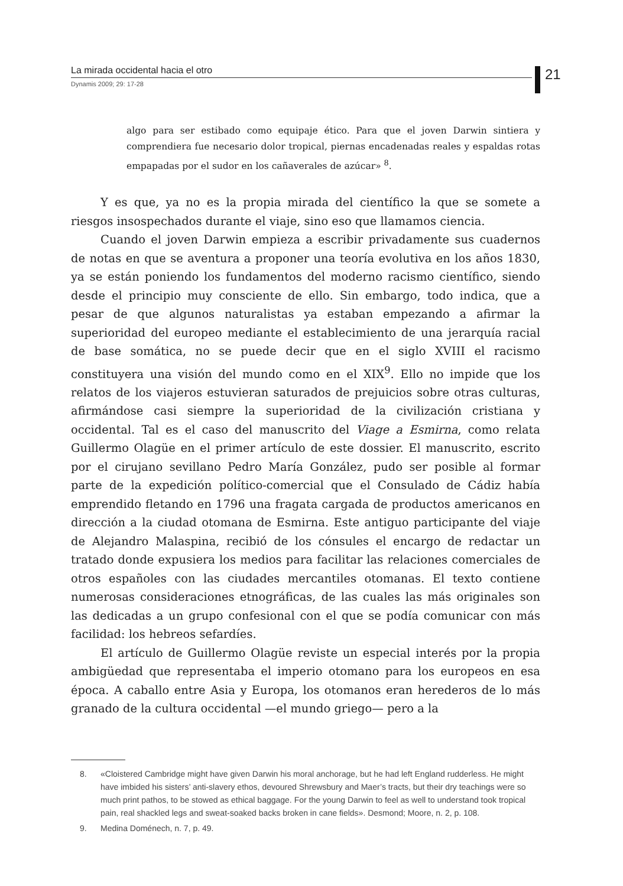La mirada occidental hacia el otro
Dynamis 2009; 29: 17-28
21
algo para ser estibado como equipaje ético. Para que el joven Darwin sintiera y comprendiera fue necesario dolor tropical, piernas encadenadas reales y espaldas rotas empapadas por el sudor en los cañaverales de azúcar» <sup>8</sup>.
Y es que, ya no es la propia mirada del científico la que se somete a riesgos insospechados durante el viaje, sino eso que llamamos ciencia.
Cuando el joven Darwin empieza a escribir privadamente sus cuadernos de notas en que se aventura a proponer una teoría evolutiva en los años 1830, ya se están poniendo los fundamentos del moderno racismo científico, siendo desde el principio muy consciente de ello. Sin embargo, todo indica, que a pesar de que algunos naturalistas ya estaban empezando a afirmar la superioridad del europeo mediante el establecimiento de una jerarquía racial de base somática, no se puede decir que en el siglo XVIII el racismo constituyera una visión del mundo como en el XIX<sup>9</sup>. Ello no impide que los relatos de los viajeros estuvieran saturados de prejuicios sobre otras culturas, afirmándose casi siempre la superioridad de la civilización cristiana y occidental. Tal es el caso del manuscrito del Viage a Esmirna, como relata Guillermo Olagüe en el primer artículo de este dossier. El manuscrito, escrito por el cirujano sevillano Pedro María González, pudo ser posible al formar parte de la expedición político-comercial que el Consulado de Cádiz había emprendido fletando en 1796 una fragata cargada de productos americanos en dirección a la ciudad otomana de Esmirna. Este antiguo participante del viaje de Alejandro Malaspina, recibió de los cónsules el encargo de redactar un tratado donde expusiera los medios para facilitar las relaciones comerciales de otros españoles con las ciudades mercantiles otomanas. El texto contiene numerosas consideraciones etnográficas, de las cuales las más originales son las dedicadas a un grupo confesional con el que se podía comunicar con más facilidad: los hebreos sefardíes.
El artículo de Guillermo Olagüe reviste un especial interés por la propia ambigüedad que representaba el imperio otomano para los europeos en esa época. A caballo entre Asia y Europa, los otomanos eran herederos de lo más granado de la cultura occidental —el mundo griego— pero a la
8. «Cloistered Cambridge might have given Darwin his moral anchorage, but he had left England rudderless. He might have imbided his sisters’ anti-slavery ethos, devoured Shrewsbury and Maer’s tracts, but their dry teachings were so much print pathos, to be stowed as ethical baggage. For the young Darwin to feel as well to understand took tropical pain, real shackled legs and sweat-soaked backs broken in cane fields». Desmond; Moore, n. 2, p. 108.
9. Medina Doménech, n. 7, p. 49.